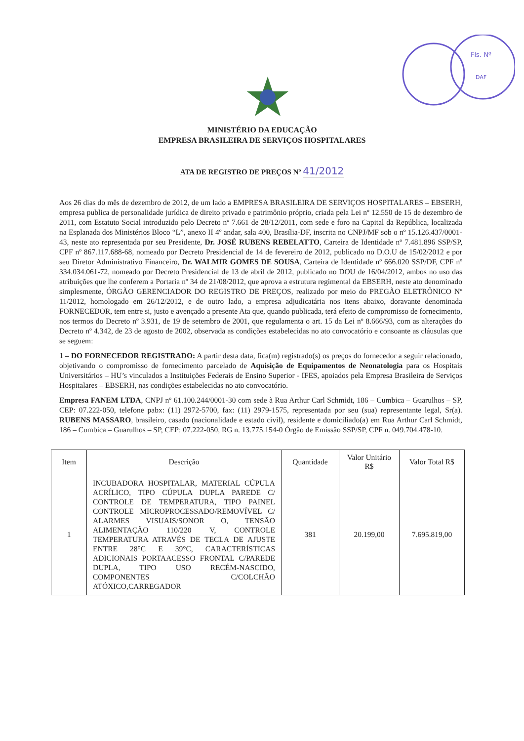Fls. Nº
DAF
MINISTÉRIO DA EDUCAÇÃO
EMPRESA BRASILEIRA DE SERVIÇOS HOSPITALARES
ATA DE REGISTRO DE PREÇOS Nº 41/2012
Aos 26 dias do mês de dezembro de 2012, de um lado a EMPRESA BRASILEIRA DE SERVIÇOS HOSPITALARES – EBSERH, empresa publica de personalidade jurídica de direito privado e patrimônio próprio, criada pela Lei nº 12.550 de 15 de dezembro de 2011, com Estatuto Social introduzido pelo Decreto nº 7.661 de 28/12/2011, com sede e foro na Capital da República, localizada na Esplanada dos Ministérios Bloco “L”, anexo II 4º andar, sala 400, Brasília-DF, inscrita no CNPJ/MF sob o nº 15.126.437/0001-43, neste ato representada por seu Presidente, Dr. JOSÉ RUBENS REBELATTO, Carteira de Identidade nº 7.481.896 SSP/SP, CPF nº 867.117.688-68, nomeado por Decreto Presidencial de 14 de fevereiro de 2012, publicado no D.O.U de 15/02/2012 e por seu Diretor Administrativo Financeiro, Dr. WALMIR GOMES DE SOUSA, Carteira de Identidade nº 666.020 SSP/DF, CPF nº 334.034.061-72, nomeado por Decreto Presidencial de 13 de abril de 2012, publicado no DOU de 16/04/2012, ambos no uso das atribuições que lhe conferem a Portaria nº 34 de 21/08/2012, que aprova a estrutura regimental da EBSERH, neste ato denominado simplesmente, ÓRGÃO GERENCIADOR DO REGISTRO DE PREÇOS, realizado por meio do PREGÃO ELETRÔNICO Nº 11/2012, homologado em 26/12/2012, e de outro lado, a empresa adjudicatária nos itens abaixo, doravante denominada FORNECEDOR, tem entre si, justo e avençado a presente Ata que, quando publicada, terá efeito de compromisso de fornecimento, nos termos do Decreto nº 3.931, de 19 de setembro de 2001, que regulamenta o art. 15 da Lei nº 8.666/93, com as alterações do Decreto nº 4.342, de 23 de agosto de 2002, observada as condições estabelecidas no ato convocatório e consoante as cláusulas que se seguem:
1 – DO FORNECEDOR REGISTRADO: A partir desta data, fica(m) registrado(s) os preços do fornecedor a seguir relacionado, objetivando o compromisso de fornecimento parcelado de Aquisição de Equipamentos de Neonatologia para os Hospitais Universitários – HU’s vinculados a Instituições Federais de Ensino Superior - IFES, apoiados pela Empresa Brasileira de Serviços Hospitalares – EBSERH, nas condições estabelecidas no ato convocatório.
Empresa FANEM LTDA, CNPJ nº 61.100.244/0001-30 com sede à Rua Arthur Carl Schmidt, 186 – Cumbica – Guarulhos – SP, CEP: 07.222-050, telefone pabx: (11) 2972-5700, fax: (11) 2979-1575, representada por seu (sua) representante legal, Sr(a). RUBENS MASSARO, brasileiro, casado (nacionalidade e estado civil), residente e domiciliado(a) em Rua Arthur Carl Schmidt, 186 – Cumbica – Guarulhos – SP, CEP: 07.222-050, RG n. 13.775.154-0 Órgão de Emissão SSP/SP, CPF n. 049.704.478-10.
| Item | Descrição | Quantidade | Valor Unitário R$ | Valor Total R$ |
| --- | --- | --- | --- | --- |
| 1 | INCUBADORA HOSPITALAR, MATERIAL CÚPULA ACRÍLICO, TIPO CÚPULA DUPLA PAREDE C/ CONTROLE DE TEMPERATURA, TIPO PAINEL CONTROLE MICROPROCESSADO/REMOVÍVEL C/ ALARMES VISUAIS/SONOR O, TENSÃO ALIMENTAÇÃO 110/220 V, CONTROLE TEMPERATURA ATRAVÉS DE TECLA DE AJUSTE ENTRE 28°C E 39°C, CARACTERÍSTICAS ADICIONAIS PORTAACESSO FRONTAL C/PAREDE DUPLA, TIPO USO RECÉM-NASCIDO, COMPONENTES C/COLCHÃO ATÓXICO,CARREGADOR | 381 | 20.199,00 | 7.695.819,00 |